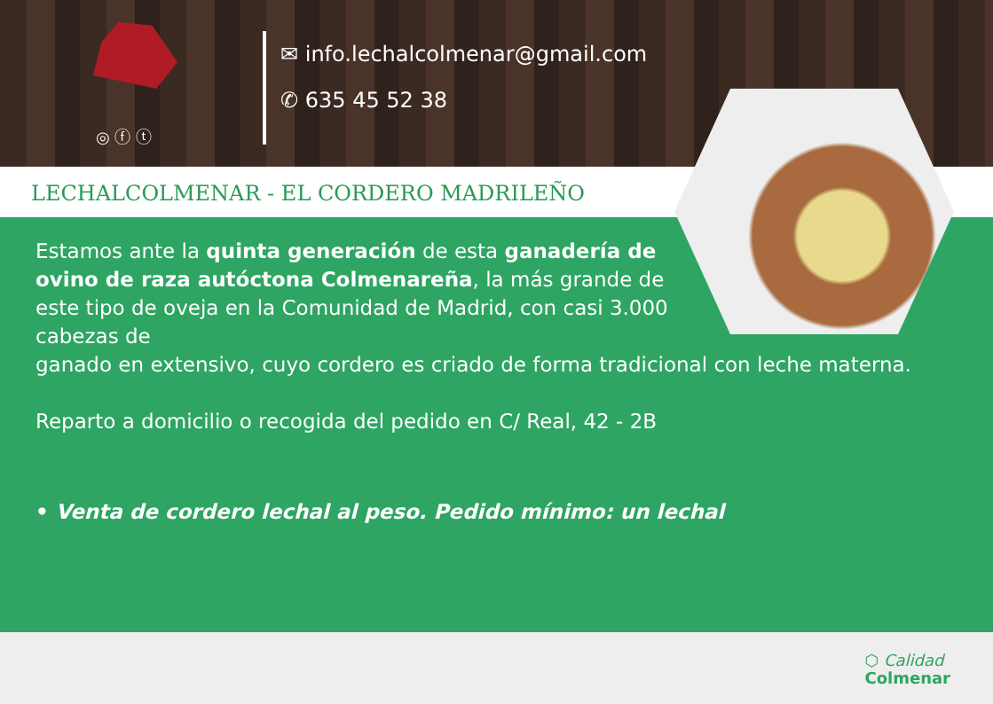◎ ⓕ ⓣ
✉ info.lechalcolmenar@gmail.com
✆ 635 45 52 38
LECHALCOLMENAR - EL CORDERO MADRILEÑO
Estamos ante la quinta generación de esta ganadería de ovino de raza autóctona Colmenareña, la más grande de este tipo de oveja en la Comunidad de Madrid, con casi 3.000 cabezas de
ganado en extensivo, cuyo cordero es criado de forma tradicional con leche materna.
Reparto a domicilio o recogida del pedido en C/ Real, 42 - 2B
• Venta de cordero lechal al peso. Pedido mínimo: un lechal
⬡ Calidad
Colmenar